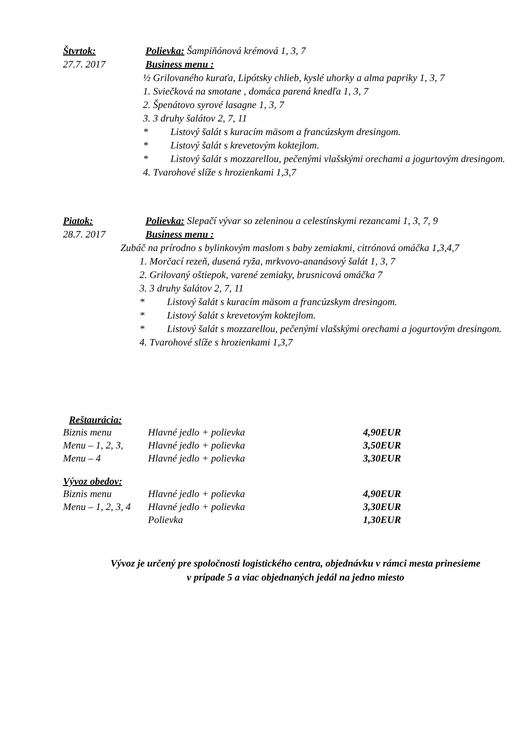Štvrtok: Polievka: Šampiňónová krémová 1, 3, 7
27.7. 2017 Business menu :
½ Grilovaného kuraťa, Lipótsky chlieb, kyslé uhorky a alma papriky 1, 3, 7
1. Sviečková na smotane , domáca parená knedľa 1, 3, 7
2. Špenátovo syrové lasagne 1, 3, 7
3. 3 druhy šalátov 2, 7, 11
* Listový šalát s kuracím mäsom a francúzskym dresingom.
* Listový šalát s krevetovým koktejlom.
* Listový šalát s mozzarellou, pečenými vlašskými orechami a jogurtovým dresingom.
4. Tvarohové slíže s hrozienkami 1,3,7
Piatok: Polievka: Slepačí vývar so zeleninou a celestínskymi rezancami 1, 3, 7, 9
28.7. 2017 Business menu :
Zubáč na prírodno s bylinkovým maslom s baby zemiakmi, citrónová omáčka 1,3,4,7
1. Morčací rezeň, dusená ryža, mrkvovo-ananásový šalát 1, 3, 7
2. Grilovaný oštiepok, varené zemiaky, brusnicová omáčka 7
3. 3 druhy šalátov 2, 7, 11
* Listový šalát s kuracím mäsom a francúzskym dresingom.
* Listový šalát s krevetovým koktejlom.
* Listový šalát s mozzarellou, pečenými vlašskými orechami a jogurtovým dresingom.
4. Tvarohové slíže s hrozienkami 1,3,7
Reštaurácia:
| Biznis menu | Hlavné jedlo + polievka | 4,90EUR |
| Menu – 1, 2, 3, | Hlavné jedlo + polievka | 3,50EUR |
| Menu – 4 | Hlavné jedlo + polievka | 3,30EUR |
Vývoz obedov:
| Biznis menu | Hlavné jedlo + polievka | 4,90EUR |
| Menu – 1, 2, 3, 4 | Hlavné jedlo + polievka | 3,30EUR |
| | Polievka | 1,30EUR |
Vývoz je určený pre spoločnosti logistického centra, objednávku v rámci mesta prinesieme
v prípade 5 a viac objednaných jedál na jedno miesto